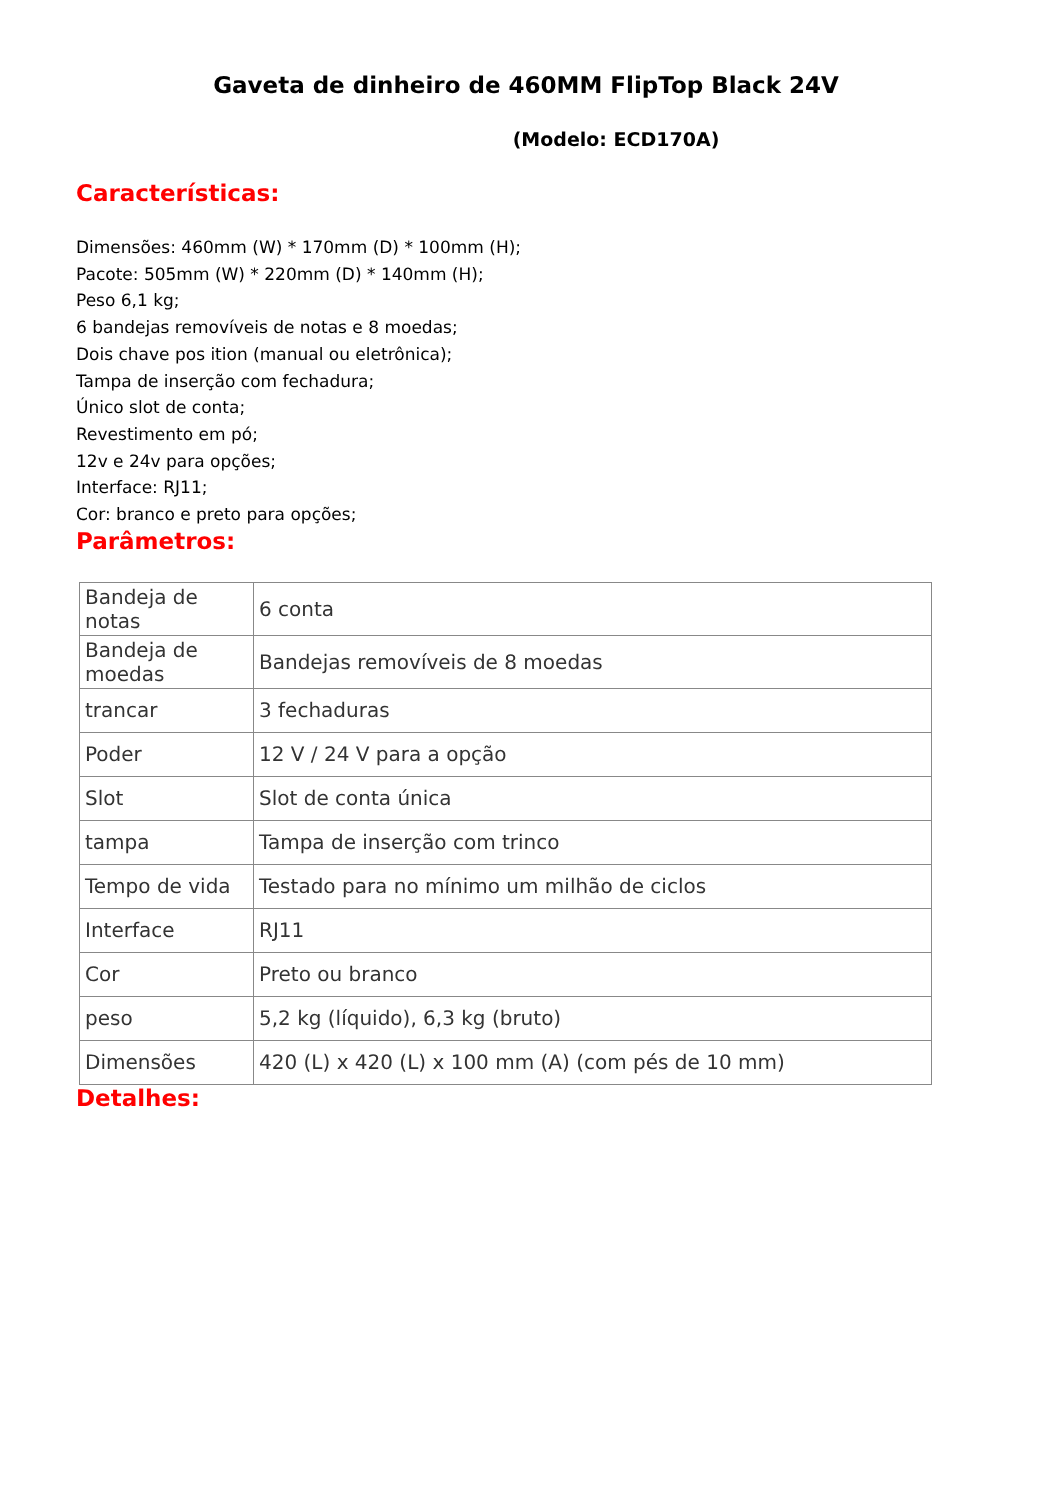Gaveta de dinheiro de 460MM FlipTop Black 24V
(Modelo: ECD170A)
Características:
Dimensões: 460mm (W) * 170mm (D) * 100mm (H);
Pacote: 505mm (W) * 220mm (D) * 140mm (H);
Peso 6,1 kg;
6 bandejas removíveis de notas e 8 moedas;
Dois chave pos ition (manual ou eletrônica);
Tampa de inserção com fechadura;
Único slot de conta;
Revestimento em pó;
12v e 24v para opções;
Interface: RJ11;
Cor: branco e preto para opções;
Parâmetros:
| Bandeja de notas | 6 conta |
| Bandeja de moedas | Bandejas removíveis de 8 moedas |
| trancar | 3 fechaduras |
| Poder | 12 V / 24 V para a opção |
| Slot | Slot de conta única |
| tampa | Tampa de inserção com trinco |
| Tempo de vida | Testado para no mínimo um milhão de ciclos |
| Interface | RJ11 |
| Cor | Preto ou branco |
| peso | 5,2 kg (líquido), 6,3 kg (bruto) |
| Dimensões | 420 (L) x 420 (L) x 100 mm (A) (com pés de 10 mm) |
Detalhes: